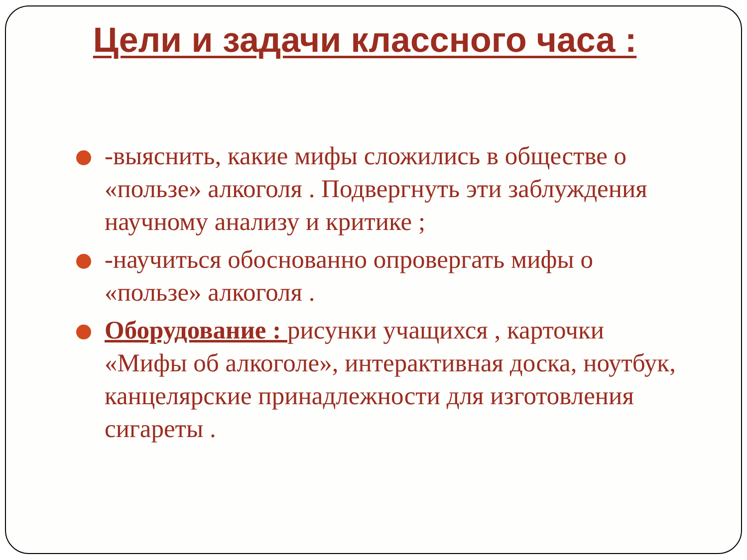Цели и задачи классного часа :
-выяснить, какие мифы сложились в обществе о «пользе» алкоголя . Подвергнуть эти заблуждения научному анализу и критике ;
-научиться обоснованно опровергать мифы о «пользе» алкоголя .
Оборудование : рисунки учащихся , карточки «Мифы об алкоголе», интерактивная доска, ноутбук, канцелярские принадлежности для изготовления сигареты .